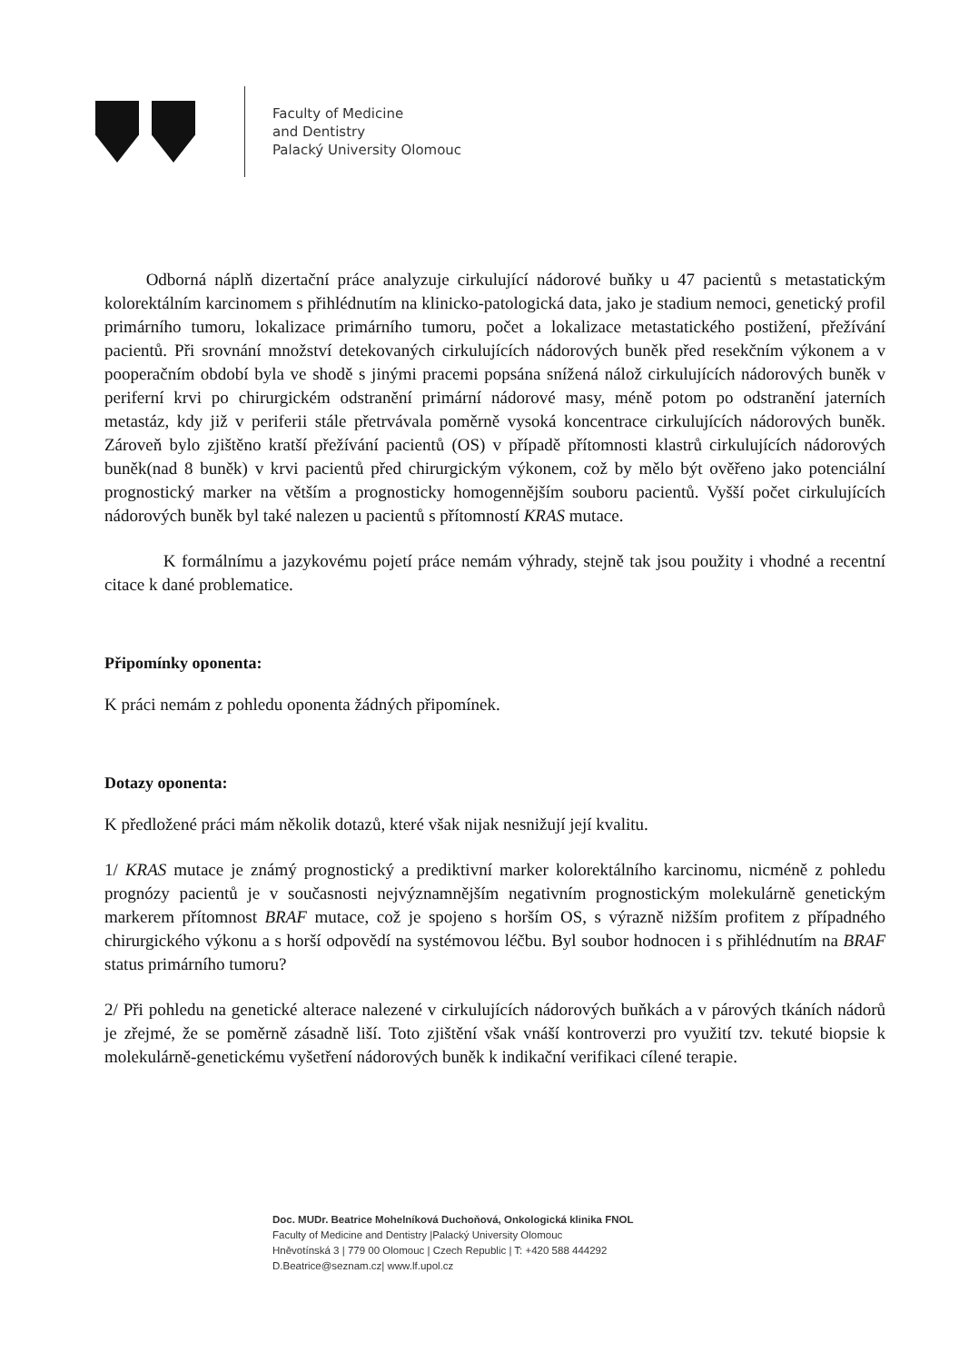Faculty of Medicine
and Dentistry
Palacký University Olomouc
Odborná náplň dizertační práce analyzuje cirkulující nádorové buňky u 47 pacientů s metastatickým kolorektálním karcinomem s přihlédnutím na klinicko-patologická data, jako je stadium nemoci, genetický profil primárního tumoru, lokalizace primárního tumoru, počet a lokalizace metastatického postižení, přežívání pacientů. Při srovnání množství detekovaných cirkulujících nádorových buněk před resekčním výkonem a v pooperačním období byla ve shodě s jinými pracemi popsána snížená nálož cirkulujících nádorových buněk v periferní krvi po chirurgickém odstranění primární nádorové masy, méně potom po odstranění jaterních metastáz, kdy již v periferii stále přetrvávala poměrně vysoká koncentrace cirkulujících nádorových buněk. Zároveň bylo zjištěno kratší přežívání pacientů (OS) v případě přítomnosti klastrů cirkulujících nádorových buněk(nad 8 buněk) v krvi pacientů před chirurgickým výkonem, což by mělo být ověřeno jako potenciální prognostický marker na větším a prognosticky homogennějším souboru pacientů. Vyšší počet cirkulujících nádorových buněk byl také nalezen u pacientů s přítomností KRAS mutace.
K formálnímu a jazykovému pojetí práce nemám výhrady, stejně tak jsou použity i vhodné a recentní citace k dané problematice.
Připomínky oponenta:
K práci nemám z pohledu oponenta žádných připomínek.
Dotazy oponenta:
K předložené práci mám několik dotazů, které však nijak nesnižují její kvalitu.
1/ KRAS mutace je známý prognostický a prediktivní marker kolorektálního karcinomu, nicméně z pohledu prognózy pacientů je v současnosti nejvýznamnějším negativním prognostickým molekulárně genetickým markerem přítomnost BRAF mutace, což je spojeno s horším OS, s výrazně nižším profitem z případného chirurgického výkonu a s horší odpovědí na systémovou léčbu. Byl soubor hodnocen i s přihlédnutím na BRAF status primárního tumoru?
2/ Při pohledu na genetické alterace nalezené v cirkulujících nádorových buňkách a v párových tkáních nádorů je zřejmé, že se poměrně zásadně liší. Toto zjištění však vnáší kontroverzi pro využití tzv. tekuté biopsie k molekulárně-genetickému vyšetření nádorových buněk k indikační verifikaci cílené terapie.
Doc. MUDr. Beatrice Mohelníková Duchoňová, Onkologická klinika FNOL
Faculty of Medicine and Dentistry |Palacký University Olomouc
Hněvotínská 3 | 779 00 Olomouc | Czech Republic | T: +420 588 444292
D.Beatrice@seznam.cz| www.lf.upol.cz